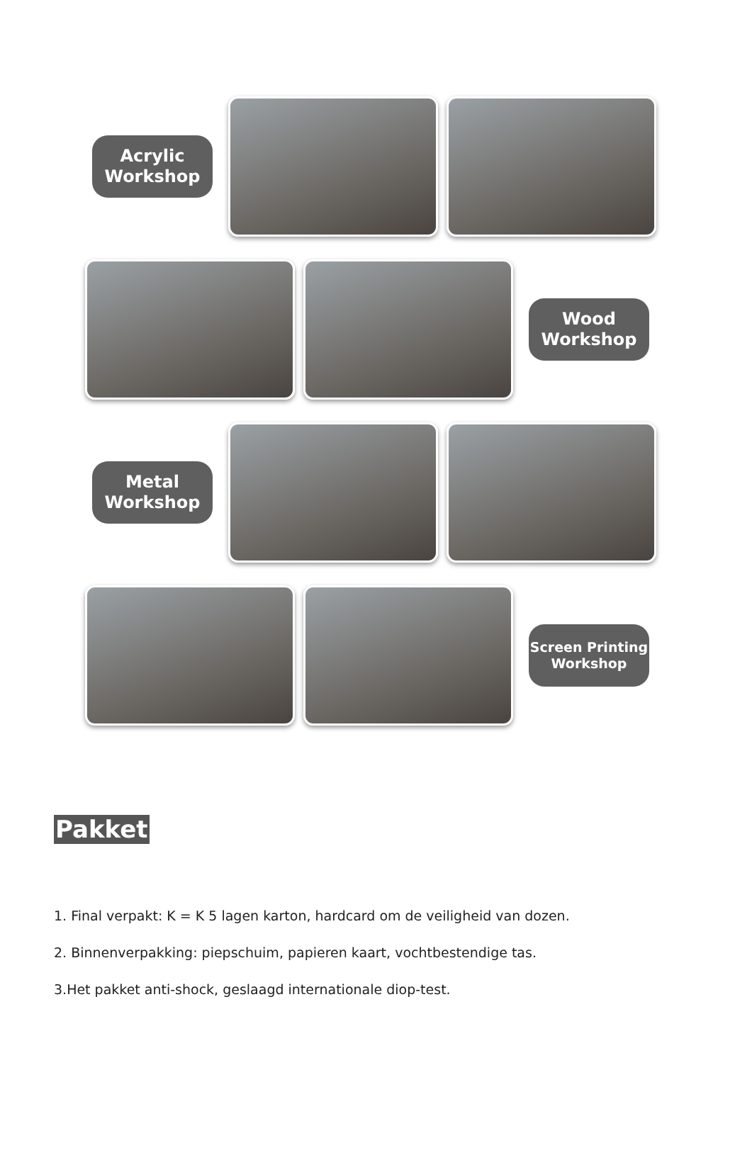Acrylic
Workshop
Wood
Workshop
Metal
Workshop
Screen Printing
Workshop
Pakket
1. Final verpakt: K = K 5 lagen karton, hardcard om de veiligheid van dozen.
2. Binnenverpakking: piepschuim, papieren kaart, vochtbestendige tas.
3.Het pakket anti-shock, geslaagd internationale diop-test.